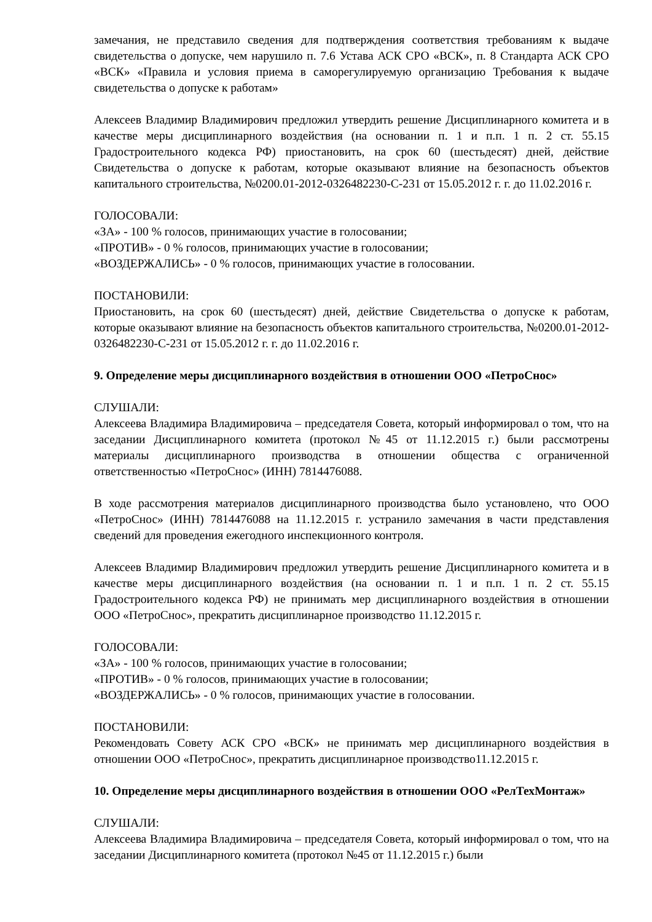замечания, не представило сведения для подтверждения соответствия требованиям к выдаче свидетельства о допуске, чем нарушило п. 7.6 Устава АСК СРО «ВСК», п. 8 Стандарта АСК СРО «ВСК» «Правила и условия приема в саморегулируемую организацию Требования к выдаче свидетельства о допуске к работам»
Алексеев Владимир Владимирович предложил утвердить решение Дисциплинарного комитета и в качестве меры дисциплинарного воздействия (на основании п. 1 и п.п. 1 п. 2 ст. 55.15 Градостроительного кодекса РФ) приостановить, на срок 60 (шестьдесят) дней, действие Свидетельства о допуске к работам, которые оказывают влияние на безопасность объектов капитального строительства, №0200.01-2012-0326482230-С-231 от 15.05.2012 г. г. до 11.02.2016 г.
ГОЛОСОВАЛИ:
«ЗА» - 100 % голосов, принимающих участие в голосовании;
«ПРОТИВ» - 0 % голосов, принимающих участие в голосовании;
«ВОЗДЕРЖАЛИСЬ» - 0 % голосов, принимающих участие в голосовании.
ПОСТАНОВИЛИ:
Приостановить, на срок 60 (шестьдесят) дней, действие Свидетельства о допуске к работам, которые оказывают влияние на безопасность объектов капитального строительства, №0200.01-2012-0326482230-С-231 от 15.05.2012 г. г. до 11.02.2016 г.
9. Определение меры дисциплинарного воздействия в отношении ООО «ПетроСнос»
СЛУШАЛИ:
Алексеева Владимира Владимировича – председателя Совета, который информировал о том, что на заседании Дисциплинарного комитета (протокол №45 от 11.12.2015 г.) были рассмотрены материалы дисциплинарного производства в отношении общества с ограниченной ответственностью «ПетроСнос» (ИНН) 7814476088.
В ходе рассмотрения материалов дисциплинарного производства было установлено, что ООО «ПетроСнос» (ИНН) 7814476088 на 11.12.2015 г. устранило замечания в части представления сведений для проведения ежегодного инспекционного контроля.
Алексеев Владимир Владимирович предложил утвердить решение Дисциплинарного комитета и в качестве меры дисциплинарного воздействия (на основании п. 1 и п.п. 1 п. 2 ст. 55.15 Градостроительного кодекса РФ) не принимать мер дисциплинарного воздействия в отношении ООО «ПетроСнос», прекратить дисциплинарное производство 11.12.2015 г.
ГОЛОСОВАЛИ:
«ЗА» - 100 % голосов, принимающих участие в голосовании;
«ПРОТИВ» - 0 % голосов, принимающих участие в голосовании;
«ВОЗДЕРЖАЛИСЬ» - 0 % голосов, принимающих участие в голосовании.
ПОСТАНОВИЛИ:
Рекомендовать Совету АСК СРО «ВСК» не принимать мер дисциплинарного воздействия в отношении ООО «ПетроСнос», прекратить дисциплинарное производство11.12.2015 г.
10. Определение меры дисциплинарного воздействия в отношении ООО «РелТехМонтаж»
СЛУШАЛИ:
Алексеева Владимира Владимировича – председателя Совета, который информировал о том, что на заседании Дисциплинарного комитета (протокол №45 от 11.12.2015 г.) были